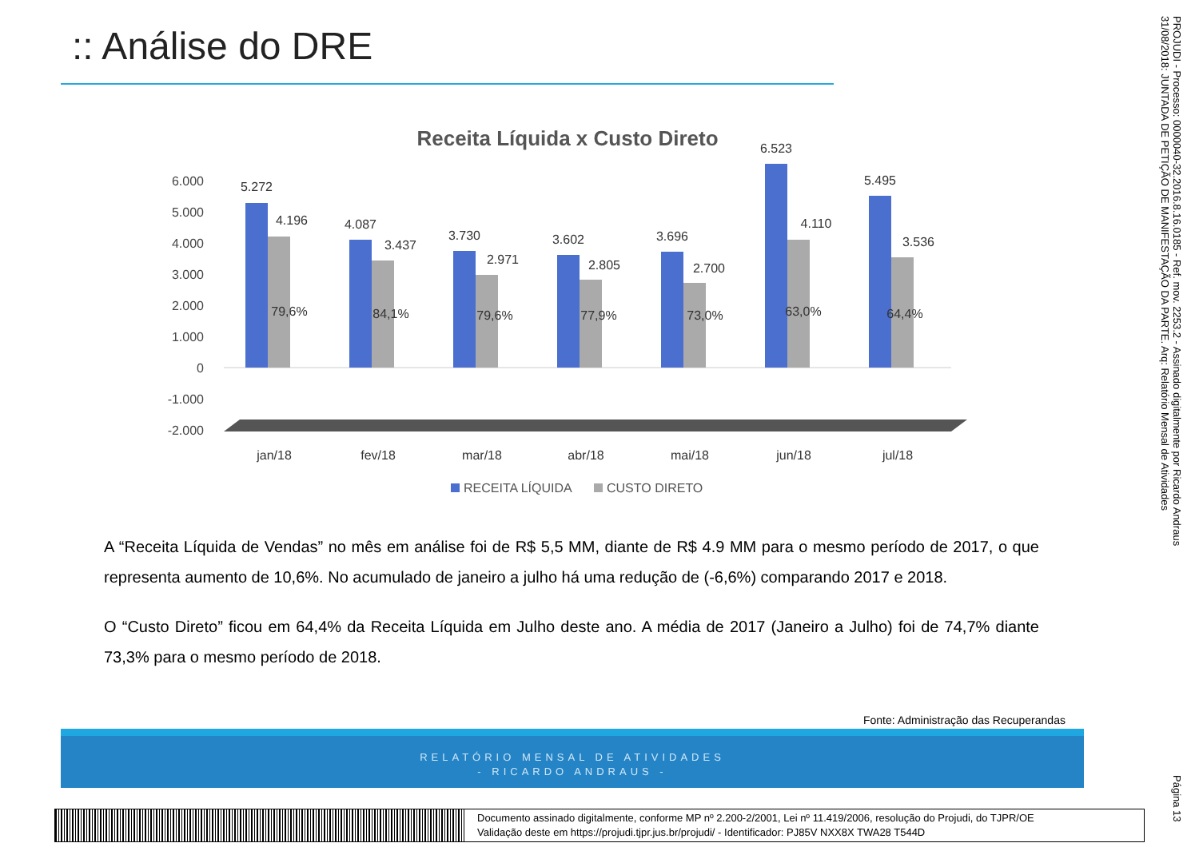:: Análise do DRE
Receita Líquida x Custo Direto
6.000
5.000
4.000
3.000
2.000
1.000
0
-1.000
-2.000
5.272
4.196
4.087
3.437
3.730
2.971
3.602
2.805
3.696
2.700
6.523
4.110
5.495
3.536
79,6%
84,1%
79,6%
77,9%
73,0%
63,0%
64,4%
jan/18
fev/18
mar/18
abr/18
mai/18
jun/18
jul/18
RECEITA LÍQUIDA
CUSTO DIRETO
A “Receita Líquida de Vendas” no mês em análise foi de R$ 5,5 MM, diante de R$ 4.9 MM para o mesmo período de 2017, o que representa aumento de 10,6%. No acumulado de janeiro a julho há uma redução de (-6,6%) comparando 2017 e 2018.
O “Custo Direto” ficou em 64,4% da Receita Líquida em Julho deste ano. A média de 2017 (Janeiro a Julho) foi de 74,7% diante 73,3% para o mesmo período de 2018.
Fonte: Administração das Recuperandas
RELATÓRIO MENSAL DE ATIVIDADES
- RICARDO ANDRAUS -
PROJUDI - Processo: 0000040-32.2016.8.16.0185 - Ref. mov. 2253.2 - Assinado digitalmente por Ricardo Andraus 31/08/2018: JUNTADA DE PETIÇÃO DE MANIFESTAÇÃO DA PARTE. Arq: Relatório Mensal de Atividades
Página 13
Documento assinado digitalmente, conforme MP nº 2.200-2/2001, Lei nº 11.419/2006, resolução do Projudi, do TJPR/OE
Validação deste em https://projudi.tjpr.jus.br/projudi/ - Identificador: PJ85V NXX8X TWA28 T544D